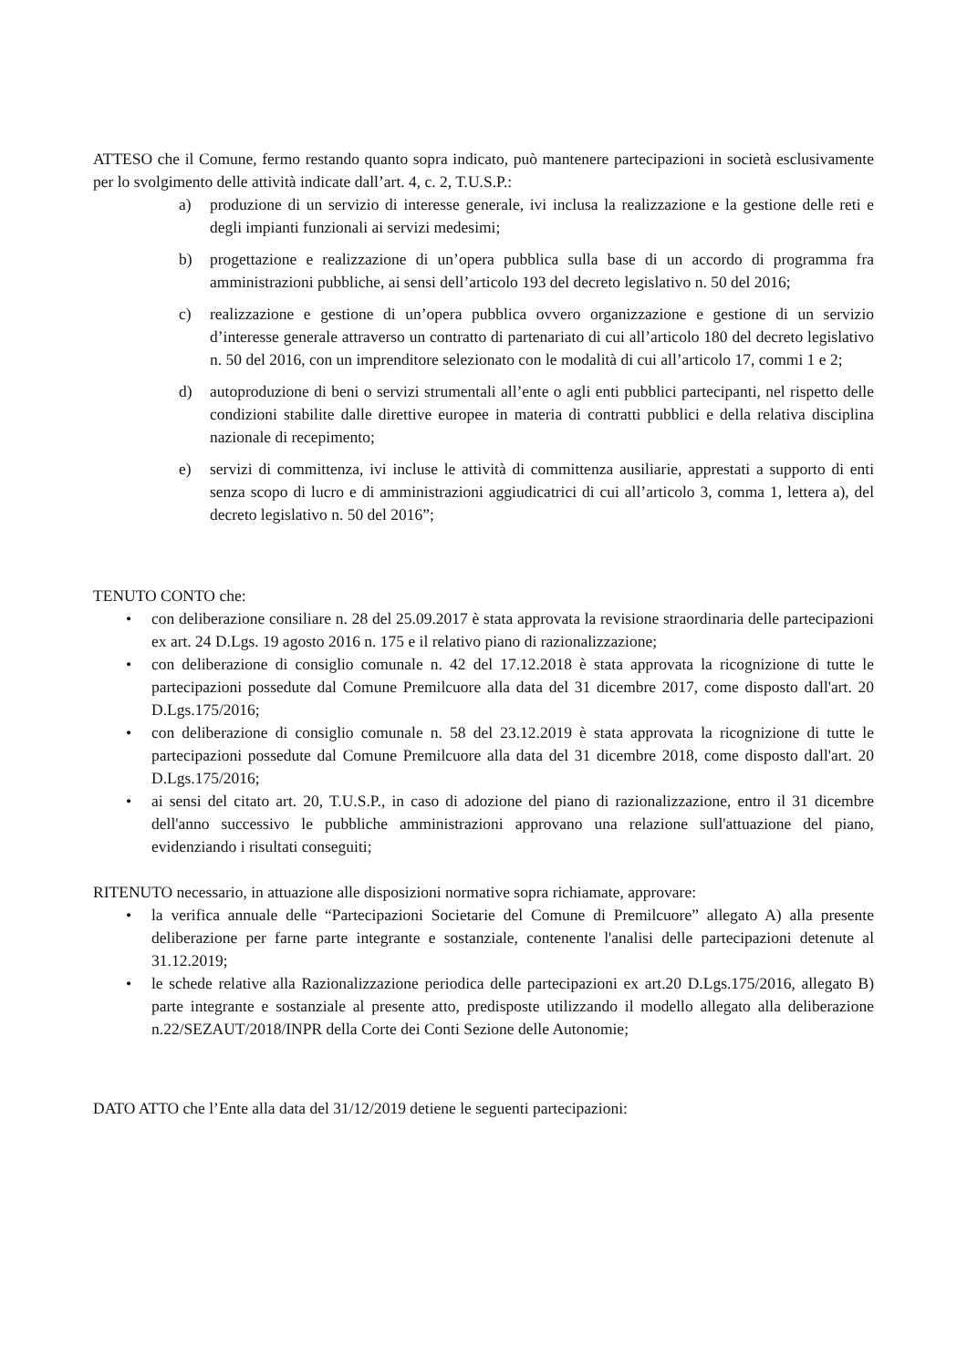ATTESO che il Comune, fermo restando quanto sopra indicato, può mantenere partecipazioni in società esclusivamente per lo svolgimento delle attività indicate dall’art. 4, c. 2, T.U.S.P.:
a) produzione di un servizio di interesse generale, ivi inclusa la realizzazione e la gestione delle reti e degli impianti funzionali ai servizi medesimi;
b) progettazione e realizzazione di un’opera pubblica sulla base di un accordo di programma fra amministrazioni pubbliche, ai sensi dell’articolo 193 del decreto legislativo n. 50 del 2016;
c) realizzazione e gestione di un’opera pubblica ovvero organizzazione e gestione di un servizio d’interesse generale attraverso un contratto di partenariato di cui all’articolo 180 del decreto legislativo n. 50 del 2016, con un imprenditore selezionato con le modalità di cui all’articolo 17, commi 1 e 2;
d) autoproduzione di beni o servizi strumentali all’ente o agli enti pubblici partecipanti, nel rispetto delle condizioni stabilite dalle direttive europee in materia di contratti pubblici e della relativa disciplina nazionale di recepimento;
e) servizi di committenza, ivi incluse le attività di committenza ausiliarie, apprestati a supporto di enti senza scopo di lucro e di amministrazioni aggiudicatrici di cui all’articolo 3, comma 1, lettera a), del decreto legislativo n. 50 del 2016”;
TENUTO CONTO che:
• con deliberazione consiliare n. 28 del 25.09.2017 è stata approvata la revisione straordinaria delle partecipazioni ex art. 24 D.Lgs. 19 agosto 2016 n. 175 e il relativo piano di razionalizzazione;
• con deliberazione di consiglio comunale n. 42 del 17.12.2018 è stata approvata la ricognizione di tutte le partecipazioni possedute dal Comune Premilcuore alla data del 31 dicembre 2017, come disposto dall'art. 20 D.Lgs.175/2016;
• con deliberazione di consiglio comunale n. 58 del 23.12.2019 è stata approvata la ricognizione di tutte le partecipazioni possedute dal Comune Premilcuore alla data del 31 dicembre 2018, come disposto dall'art. 20 D.Lgs.175/2016;
• ai sensi del citato art. 20, T.U.S.P., in caso di adozione del piano di razionalizzazione, entro il 31 dicembre dell'anno successivo le pubbliche amministrazioni approvano una relazione sull'attuazione del piano, evidenziando i risultati conseguiti;
RITENUTO necessario, in attuazione alle disposizioni normative sopra richiamate, approvare:
• la verifica annuale delle “Partecipazioni Societarie del Comune di Premilcuore” allegato A) alla presente deliberazione per farne parte integrante e sostanziale, contenente l'analisi delle partecipazioni detenute al 31.12.2019;
• le schede relative alla Razionalizzazione periodica delle partecipazioni ex art.20 D.Lgs.175/2016, allegato B) parte integrante e sostanziale al presente atto, predisposte utilizzando il modello allegato alla deliberazione n.22/SEZAUT/2018/INPR della Corte dei Conti Sezione delle Autonomie;
DATO ATTO che l’Ente alla data del 31/12/2019 detiene le seguenti partecipazioni: